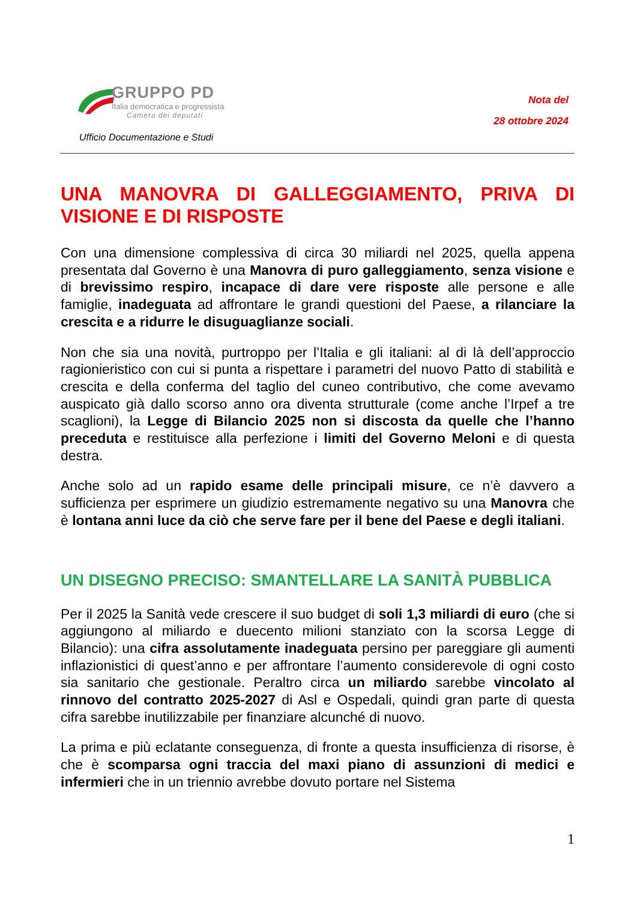GRUPPO PD
Italia democratica e progressista
Camera dei deputati
Ufficio Documentazione e Studi
Nota del
28 ottobre 2024
UNA MANOVRA DI GALLEGGIAMENTO, PRIVA DI VISIONE E DI RISPOSTE
Con una dimensione complessiva di circa 30 miliardi nel 2025, quella appena presentata dal Governo è una Manovra di puro galleggiamento, senza visione e di brevissimo respiro, incapace di dare vere risposte alle persone e alle famiglie, inadeguata ad affrontare le grandi questioni del Paese, a rilanciare la crescita e a ridurre le disuguaglianze sociali.
Non che sia una novità, purtroppo per l’Italia e gli italiani: al di là dell’approccio ragionieristico con cui si punta a rispettare i parametri del nuovo Patto di stabilità e crescita e della conferma del taglio del cuneo contributivo, che come avevamo auspicato già dallo scorso anno ora diventa strutturale (come anche l’Irpef a tre scaglioni), la Legge di Bilancio 2025 non si discosta da quelle che l’hanno preceduta e restituisce alla perfezione i limiti del Governo Meloni e di questa destra.
Anche solo ad un rapido esame delle principali misure, ce n’è davvero a sufficienza per esprimere un giudizio estremamente negativo su una Manovra che è lontana anni luce da ciò che serve fare per il bene del Paese e degli italiani.
UN DISEGNO PRECISO: SMANTELLARE LA SANITÀ PUBBLICA
Per il 2025 la Sanità vede crescere il suo budget di soli 1,3 miliardi di euro (che si aggiungono al miliardo e duecento milioni stanziato con la scorsa Legge di Bilancio): una cifra assolutamente inadeguata persino per pareggiare gli aumenti inflazionistici di quest’anno e per affrontare l’aumento considerevole di ogni costo sia sanitario che gestionale. Peraltro circa un miliardo sarebbe vincolato al rinnovo del contratto 2025-2027 di Asl e Ospedali, quindi gran parte di questa cifra sarebbe inutilizzabile per finanziare alcunché di nuovo.
La prima e più eclatante conseguenza, di fronte a questa insufficienza di risorse, è che è scomparsa ogni traccia del maxi piano di assunzioni di medici e infermieri che in un triennio avrebbe dovuto portare nel Sistema
1